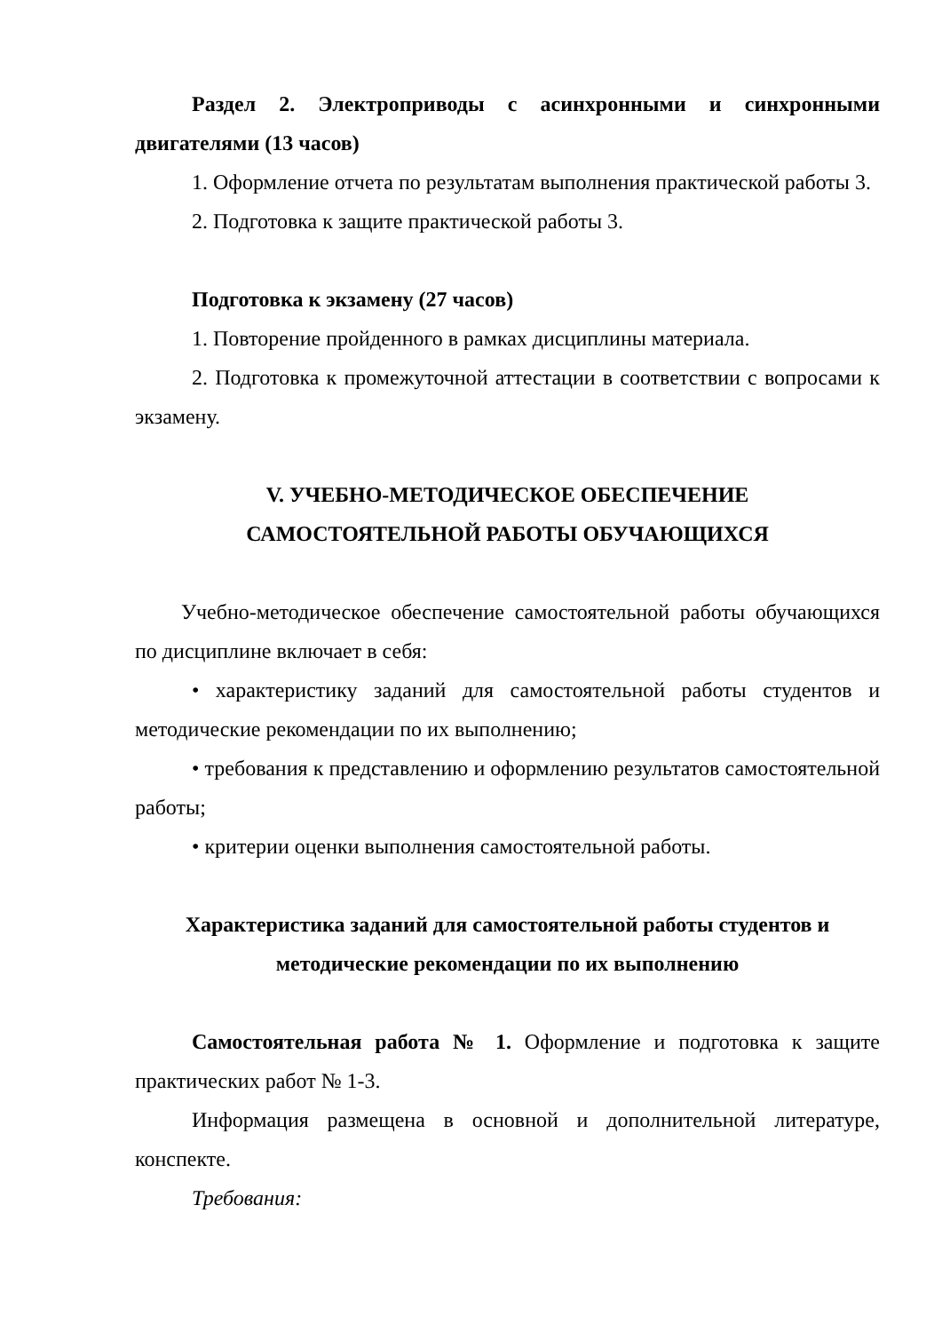Раздел 2. Электроприводы с асинхронными и синхронными двигателями (13 часов)
1. Оформление отчета по результатам выполнения практической работы 3.
2. Подготовка к защите практической работы 3.
Подготовка к экзамену (27 часов)
1. Повторение пройденного в рамках дисциплины материала.
2. Подготовка к промежуточной аттестации в соответствии с вопросами к экзамену.
V. УЧЕБНО-МЕТОДИЧЕСКОЕ ОБЕСПЕЧЕНИЕ
САМОСТОЯТЕЛЬНОЙ РАБОТЫ ОБУЧАЮЩИХСЯ
Учебно-методическое обеспечение самостоятельной работы обучающихся по дисциплине включает в себя:
• характеристику заданий для самостоятельной работы студентов и методические рекомендации по их выполнению;
• требования к представлению и оформлению результатов самостоятельной работы;
• критерии оценки выполнения самостоятельной работы.
Характеристика заданий для самостоятельной работы студентов и
методические рекомендации по их выполнению
Самостоятельная работа № 1. Оформление и подготовка к защите практических работ № 1-3.
Информация размещена в основной и дополнительной литературе, конспекте.
Требования: